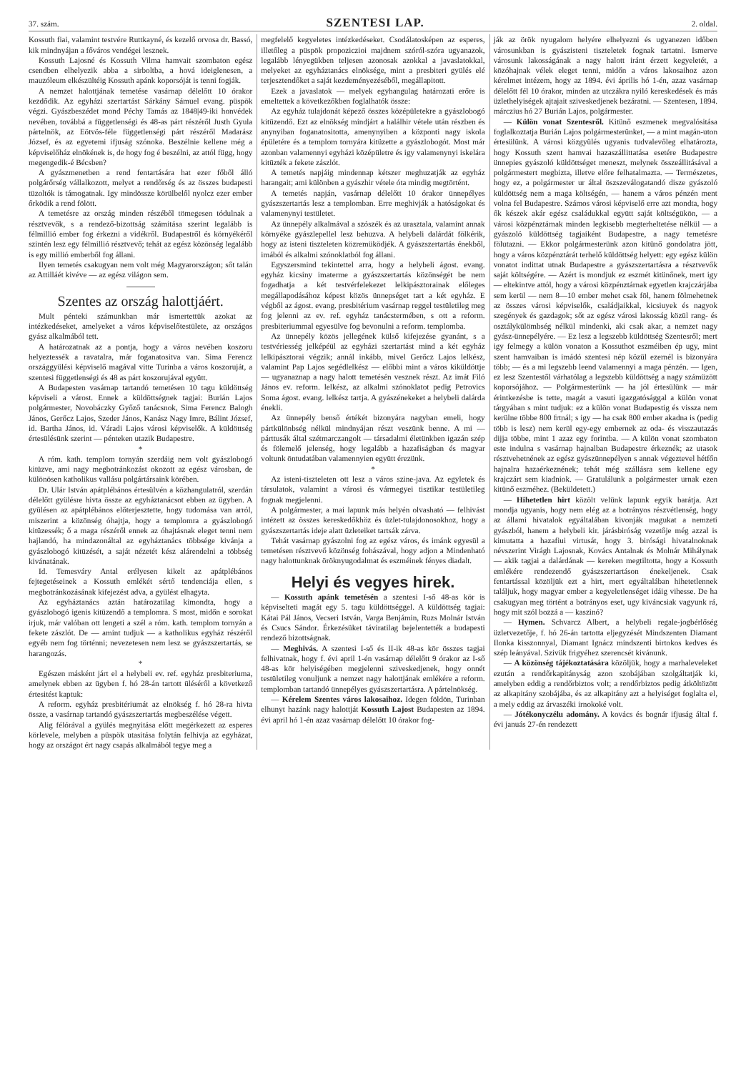37. szám. SZENTESI LAP. 2. oldal.
Kossuth fiai, valamint testvére Ruttkayné, és kezelő orvosa dr. Bassó, kik mindnyájan a főváros vendégei lesznek.
Kossuth Lajosné és Kossuth Vilma hamvait szombaton egész csendben elhelyezik abba a sirboltba, a hová ideiglenesen, a mauzóleum elkészültéig Kossuth apánk koporsóját is tenni fogják.
A nemzet halottjának temetése vasárnap délelőtt 10 órakor kezdődik. Az egyházi szertartást Sárkány Sámuel evang. püspök végzi. Gyászbeszédet mond Péchy Tamás az 1848|49-iki honvédek nevében, továbbá a függetlenségi és 48-as párt részéről Justh Gyula pártelnök, az Eötvös-féle függetlenségi párt részéről Madarász József, és az egyetemi ifjuság szónoka. Beszélnie kellene még a képviselőház elnökének is, de hogy fog é beszélni, az attól függ, hogy megengedik-é Bécsben?
A gyászmenetben a rend fentartására hat ezer főből álló polgárőrség vállalkozott, melyet a rendőrség és az összes budapesti tüzoltók is támogatnak. Igy mindössze körülbelől nyolcz ezer ember őrködik a rend fölött.
A temetésre az ország minden részéből tömegesen tódulnak a résztvevők, s a rendező-bizottság számitása szerint legalább is félmillió ember fog érkezni a vidékről. Budapestről és környékéről szintén lesz egy félmillió résztvevő; tehát az egész közönség legalább is egy millió emberből fog állani.
Ilyen temetés csakugyan nem volt még Magyarországon; sőt talán az Attilláét kivéve — az egész világon sem.
Szentes az ország halottjáért.
Mult pénteki számunkban már ismertettük azokat az intézkedéseket, amelyeket a város képviselőtestülete, az országos gyász alkalmából tett.
A határozatnak az a pontja, hogy a város nevében koszoru helyeztessék a ravatalra, már foganatositva van. Sima Ferencz országgyülési képviselő magával vitte Turinba a város koszoruját, a szentesi függetlenségi és 48 as párt koszorujával együtt.
A Budapesten vasárnap tartandó temetésen 10 tagu küldöttség képviseli a várost. Ennek a küldöttségnek tagjai: Burián Lajos polgármester, Novobáczky Győző tanácsnok, Sima Ferencz Balogh János, Gerőcz Lajos, Szeder János, Kanász Nagy Imre, Bálint József, id. Bartha János, id. Váradi Lajos városi képviselők. A küldöttség értesülésünk szerint — pénteken utazik Budapestre.
*
A róm. kath. templom tornyán szerdáig nem volt gyászlobogó kitüzve, ami nagy megbotránkozást okozott az egész városban, de különösen katholikus vallásu polgártársaink körében.
Dr. Ulár István apátplébános értesülvén a közhangulatról, szerdán délelőtt gyülésre hivta össze az egyháztanácsot ebben az ügyben. A gyülésen az apátplébános előterjesztette, hogy tudomása van arról, miszerint a közönség óhajtja, hogy a templomra a gyászlobogó kitüzessék; ő a maga részéről ennek az óhajtásnak eleget tenni nem hajlandó, ha mindazonáltal az egyháztanács többsége kivánja a gyászlobogó kitüzését, a saját nézetét kész alárendelni a többség kivánatának.
Id. Temesváry Antal erélyesen kikelt az apátplébános fejtegetéseinek a Kossuth emlékét sértő tendenciája ellen, s megbotránkozásának kifejezést adva, a gyülést elhagyta.
Az egyháztanács aztán határozatilag kimondta, hogy a gyászlobogó igenis kitüzendő a templomra. S most, midőn e sorokat irjuk, már valóban ott lengeti a szél a róm. kath. templom tornyán a fekete zászlót. De — amint tudjuk — a katholikus egyház részéről egyéb nem fog történni; nevezetesen nem lesz se gyászszertartás, se harangozás.
*
Egészen másként járt el a helybeli ev. ref. egyház presbiteriuma, amelynek ebben az ügyben f. hó 28-án tartott üléséről a következő értesitést kaptuk:
A reform. egyház presbitériumát az elnökség f. hó 28-ra hivta össze, a vasárnap tartandó gyászszertartás megbeszélése végett.
Alig félórával a gyülés megnyitása előtt megérkezett az esperes körlevele, melyben a püspök utasitása folytán felhivja az egyházat, hogy az országot ért nagy csapás alkalmából tegye meg a
megfelelő kegyeletes intézkedéseket. Csodálatosképen az esperes, illetőleg a püspök propoziczioi majdnem szóról-szóra ugyanazok, legalább lényegükben teljesen azonosak azokkal a javaslatokkal, melyeket az egyháztanács elnöksége, mint a presbiteri gyülés elé terjesztendőket a saját kezdeményezéséből, megállapitott.
Ezek a javaslatok — melyek egyhangulag határozati erőre is emeltettek a következőkben foglalhatók össze:
Az egyház tulajdonát képező összes középületekre a gyászlobogó kitüzendő. Ezt az elnökség mindjárt a halálhir vétele után részben és anynyiban foganatositotta, amenynyiben a központi nagy iskola épületére és a templom tornyára kitüzette a gyászlobogót. Most már azonban valamennyi egyházi középületre és igy valamenynyi iskelára kitüzték a fekete zászlót.
A temetés napjáig mindennap kétszer meghuzatják az egyház harangait; ami különben a gyászhir vétele óta mindig megtörtént.
A temetés napján, vasárnap délelőtt 10 órakor ünnepélyes gyászszertartás lesz a templomban. Erre meghivják a hatóságokat és valamenynyi testületet.
Az ünnepély alkalmával a szószék és az urasztala, valamint annak környéke gyászlepellel lesz behuzva. A helybeli dalárdát fölkérik, hogy az isteni tiszteleten közremüködjék. A gyászszertartás énekből, imából és alkalmi szónoklatból fog állani.
Egyszersmind tekintettel arra, hogy a helybeli ágost. evang. egyház kicsiny imaterme a gyászszertartás közönségét be nem fogadhatja a két testvérfelekezet lelkipásztorainak előleges megállapodásához képest közös ünnepséget tart a két egyház. E végből az ágost. evang. presbitérium vasárnap reggel testületileg meg fog jelenni az ev. ref. egyház tanácstermében, s ott a reform. presbiteriummal egyesülve fog bevonulni a reform. templomba.
Az ünnepély közös jellegének külső kifejezése gyanánt, s a testvériesség jelképéül az egyházi szertartást mind a két egyház lelkipásztorai végzik; annál inkább, mivel Gerőcz Lajos lelkész, valamint Pap Lajos segédlelkész — előbbi mint a város kiküldöttje — ugyanaznap a nagy halott temetésén vesznek részt. Az imát Filó János ev. reform. lelkész, az alkalmi szónoklatot pedig Petrovics Soma ágost. evang. lelkész tartja. A gyászénekeket a helybeli dalárda énekli.
Az ünnepély benső értékét bizonyára nagyban emeli, hogy pártkülönbség nélkül mindnyájan részt veszünk benne. A mi — párttusák által szétmarczangolt — társadalmi életünkben igazán szép és fölemelő jelenség, hogy legalább a hazafiságban és magyar voltunk öntudatában valamennyien együtt érezünk.
*
Az isteni-tiszteleten ott lesz a város szine-java. Az egyletek és társulatok, valamint a városi és vármegyei tisztikar testületileg fognak megjelenni.
A polgármester, a mai lapunk más helyén olvasható — felhivást intézett az összes kereskedőkhöz és üzlet-tulajdonosokhoz, hogy a gyászszertartás ideje alatt üzleteiket tartsák zárva.
Tehát vasárnap gyászolni fog az egész város, és imánk egyesül a temetésen résztvevő közönség fohászával, hogy adjon a Mindenható nagy halottunknak öröknyugodalmat és eszméinek fényes diadalt.
Helyi és vegyes hirek.
— Kossuth apánk temetésén a szentesi I-ső 48-as kör is képviselteti magát egy 5. tagu küldöttséggel. A küldöttség tagjai: Kátai Pál János, Vecseri István, Varga Benjámin, Ruzs Molnár István és Csucs Sándor. Érkezésüket táviratilag bejelentették a budapesti rendező bizottságnak.
— Meghivás. A szentesi I-ső és II-ik 48-as kör összes tagjai felhivatnak, hogy f. évi april 1-én vasárnap délelőtt 9 órakor az I-ső 48-as kör helyiségében megjelenni sziveskedjenek, hogy onnét testületileg vonuljunk a nemzet nagy halottjának emlékére a reform. templomban tartandó ünnepélyes gyászszertartásra. A pártelnökség.
— Kérelem Szentes város lakosaihoz. Idegen földön, Turinban elhunyt hazánk nagy halottját Kossuth Lajost Budapesten az 1894. évi april hó 1-én azaz vasárnap délelőtt 10 órakor fog-
ják az örök nyugalom helyére elhelyezni és ugyanezen időben városunkban is gyászisteni tiszteletek fognak tartatni. Ismerve városunk lakosságának a nagy halott iránt érzett kegyeletét, a közóhajnak vélek eleget tenni, midőn a város lakosaihoz azon kérelmet intézem, hogy az 1894. évi április hó 1-én, azaz vasárnap délelőtt fél 10 órakor, minden az utczákra nyiló kereskedések és más üzlethelyiségek ajtajait sziveskedjenek bezáratni. — Szentesen, 1894. márczius hó 27 Burián Lajos, polgármester.
— Külön vonat Szentesről. Kitünő eszmenek megvalósitása foglalkoztatja Burián Lajos polgármesterünket, — a mint magán-uton értesülünk. A városi közgyülés ugyanis tudvalevőleg elhatározta, hogy Kossuth szent hamvai hazaszállittatása esetére Budapestre ünnepies gyászoló küldöttséget meneszt, melynek összeállitásával a polgármestert megbizta, illetve előre felhatalmazta. — Természetes, hogy ez, a polgármester ur által öszszeválogatandó disze gyászoló küldöttség nem a maga költségén, — hanem a város pénzén ment volna fel Budapestre. Számos városi képviselő erre azt mondta, hogy ők készek akár egész családukkal együtt saját költségükön, — a városi közpénztárnak minden legkisebb megterheltetése nélkül — a gyászoló küldöttség tagjaiként Budapestre, a nagy temetésre fölutazni. — Ekkor polgármesterünk azon kitünő gondolatra jött, hogy a város közpénztárát terhelő küldöttség helyett: egy egész külön vonatot indittat utnak Budapestre a gyászszertartásra a résztvevők saját költségére. — Azért is mondjuk ez eszmét kitünőnek, mert igy — eltekintve attól, hogy a városi közpénztárnak egyetlen krajczárjába sem kerül — nem 8—10 ember mehet csak föl, hanem fölmehetnek az összes városi képviselők, családjaikkal, kicsiuyek és nagyok szegények és gazdagok; sőt az egész városi lakosság közül rang- és osztálykülömbség nélkül mindenki, aki csak akar, a nemzet nagy gyász-ünnepélyére. — Ez lesz a legszebb küldöttség Szentesről; mert igy felmegy a külön vonaton a Kossuthot eszméiben ép ugy, mint szent hamvaiban is imádó szentesi nép közül ezernél is bizonyára több; — és a mi legszebb leend valamennyi a maga pénzén. — Igen, ez lesz Szentestől várhatólag a legszebb küldöttség a nagy számüzött koporsójához. — Polgármesterünk — ha jól értesülünk — már érintkezésbe is tette, magát a vasuti igazgatósággal a külön vonat tárgyában s mint tudjuk: ez a külön vonat Budapestig és vissza nem kerülne többe 800 frtnál; s igy — ha csak 800 ember akadna is (pedig több is lesz) nem kerül egy-egy embernek az oda- és visszautazás dijja többe, mint 1 azaz egy forintba. — A külön vonat szombaton este indulna s vasárnap hajnalban Budapestre érkeznék; az utasok résztvehetnének az egész gyászünnepélyen s annak végeztevel hétfőn hajnalra hazaérkeznének; tehát még szállásra sem kellene egy krajczárt sem kiadniok. — Gratulálunk a polgármester urnak ezen kitünő eszméhez. (Beküldetett.)
— Hihetetlen hirt közölt velünk lapunk egyik barátja. Azt mondja ugyanis, hogy nem elég az a botrányos részvétlenség, hogy az állami hivatalok egyáltalában kivonják magukat a nemzeti gyászból, hanem a helybeli kir. járásbiróság vezetője még azzal is kimutatta a hazafiui virtusát, hogy 3. birósági hivatalnoknak névszerint Virágh Lajosnak, Kovács Antalnak és Molnár Mihálynak — akik tagjai a dalárdának — kereken megtiltotta, hogy a Kossuth emlékére rendezendő gyászszertartáson énekeljenek. Csak fentartással közöljük ezt a hirt, mert egyáltalában hihetetlennek találjuk, hogy magyar ember a kegyeletlenséget idáig vihesse. De ha csakugyan meg történt a botrányos eset, ugy kiváncsiak vagyunk rá, hogy mit szól bozzá a — kaszinó?
— Hymen. Schvarcz Albert, a helybeli regale-jogbérlőség üzletvezetője, f. hó 26-án tartotta eljegyzését Mindszenten Diamant Ilonka kisszonnyal, Diamant Ignácz mindszenti birtokos kedves és szép leányával. Szivük frigyéhez szerencsét kivánunk.
— A közönség tájékoztatására közöljük, hogy a marhaleveleket ezután a rendőrkapitányság azon szobájában szolgáltatják ki, amelyben eddig a rendőrbiztos volt; a rendőrbiztos pedig átköltözött az alkapitány szobájába, és az alkapitány azt a helyiséget foglalta el, a mely eddig az árvaszéki irnokoké volt.
— Jótékonyczélu adomány. A kovács és bognár ifjuság által f. évi januás 27-én rendezett